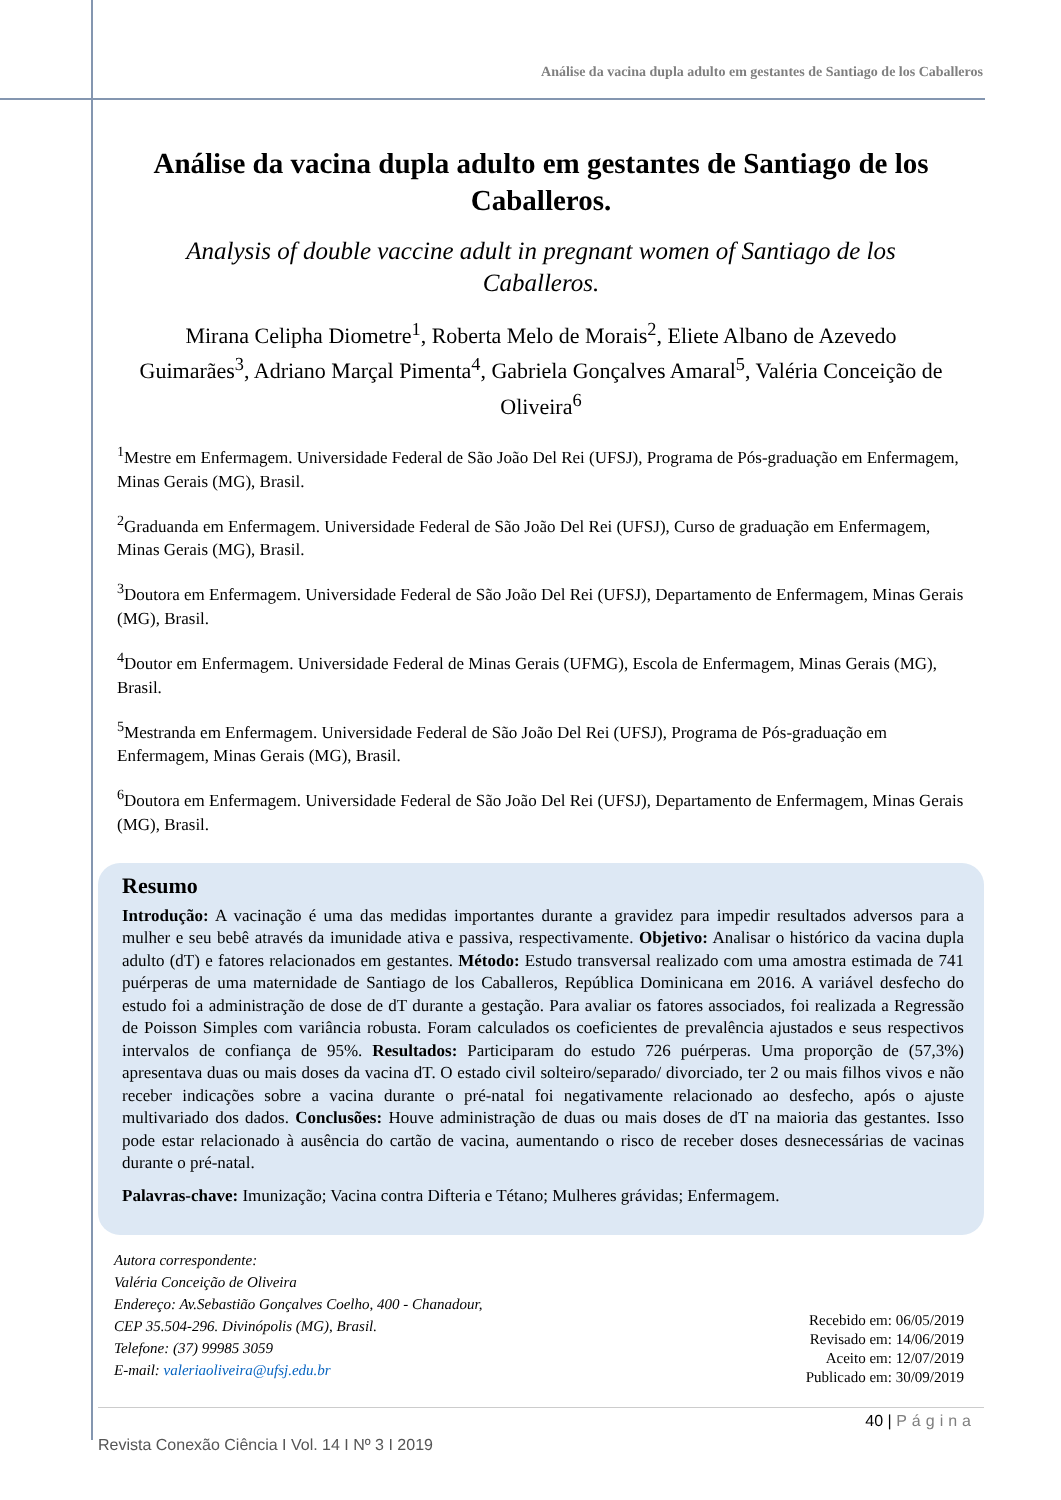Análise da vacina dupla adulto em gestantes de Santiago de los Caballeros
Análise da vacina dupla adulto em gestantes de Santiago de los Caballeros.
Analysis of double vaccine adult in pregnant women of Santiago de los Caballeros.
Mirana Celipha Diometre<sup>1</sup>, Roberta Melo de Morais<sup>2</sup>, Eliete Albano de Azevedo Guimarães<sup>3</sup>, Adriano Marçal Pimenta<sup>4</sup>, Gabriela Gonçalves Amaral<sup>5</sup>, Valéria Conceição de Oliveira<sup>6</sup>
<sup>1</sup> Mestre em Enfermagem. Universidade Federal de São João Del Rei (UFSJ), Programa de Pós-graduação em Enfermagem, Minas Gerais (MG), Brasil.
<sup>2</sup> Graduanda em Enfermagem. Universidade Federal de São João Del Rei (UFSJ), Curso de graduação em Enfermagem, Minas Gerais (MG), Brasil.
<sup>3</sup> Doutora em Enfermagem. Universidade Federal de São João Del Rei (UFSJ), Departamento de Enfermagem, Minas Gerais (MG), Brasil.
<sup>4</sup> Doutor em Enfermagem. Universidade Federal de Minas Gerais (UFMG), Escola de Enfermagem, Minas Gerais (MG), Brasil.
<sup>5</sup> Mestranda em Enfermagem. Universidade Federal de São João Del Rei (UFSJ), Programa de Pós-graduação em Enfermagem, Minas Gerais (MG), Brasil.
<sup>6</sup> Doutora em Enfermagem. Universidade Federal de São João Del Rei (UFSJ), Departamento de Enfermagem, Minas Gerais (MG), Brasil.
Resumo
Introdução: A vacinação é uma das medidas importantes durante a gravidez para impedir resultados adversos para a mulher e seu bebê através da imunidade ativa e passiva, respectivamente. Objetivo: Analisar o histórico da vacina dupla adulto (dT) e fatores relacionados em gestantes. Método: Estudo transversal realizado com uma amostra estimada de 741 puérperas de uma maternidade de Santiago de los Caballeros, República Dominicana em 2016. A variável desfecho do estudo foi a administração de dose de dT durante a gestação. Para avaliar os fatores associados, foi realizada a Regressão de Poisson Simples com variância robusta. Foram calculados os coeficientes de prevalência ajustados e seus respectivos intervalos de confiança de 95%. Resultados: Participaram do estudo 726 puérperas. Uma proporção de (57,3%) apresentava duas ou mais doses da vacina dT. O estado civil solteiro/separado/ divorciado, ter 2 ou mais filhos vivos e não receber indicações sobre a vacina durante o pré-natal foi negativamente relacionado ao desfecho, após o ajuste multivariado dos dados. Conclusões: Houve administração de duas ou mais doses de dT na maioria das gestantes. Isso pode estar relacionado à ausência do cartão de vacina, aumentando o risco de receber doses desnecessárias de vacinas durante o pré-natal.
Palavras-chave: Imunização; Vacina contra Difteria e Tétano; Mulheres grávidas; Enfermagem.
Autora correspondente:
Valéria Conceição de Oliveira
Endereço: Av.Sebastião Gonçalves Coelho, 400 - Chanadour,
CEP 35.504-296. Divinópolis (MG), Brasil.
Telefone: (37) 99985 3059
E-mail: valeriaoliveira@ufsj.edu.br
Recebido em: 06/05/2019
Revisado em: 14/06/2019
Aceito em: 12/07/2019
Publicado em: 30/09/2019
40 | Página
Revista Conexão Ciência I Vol. 14 I Nº 3 I 2019